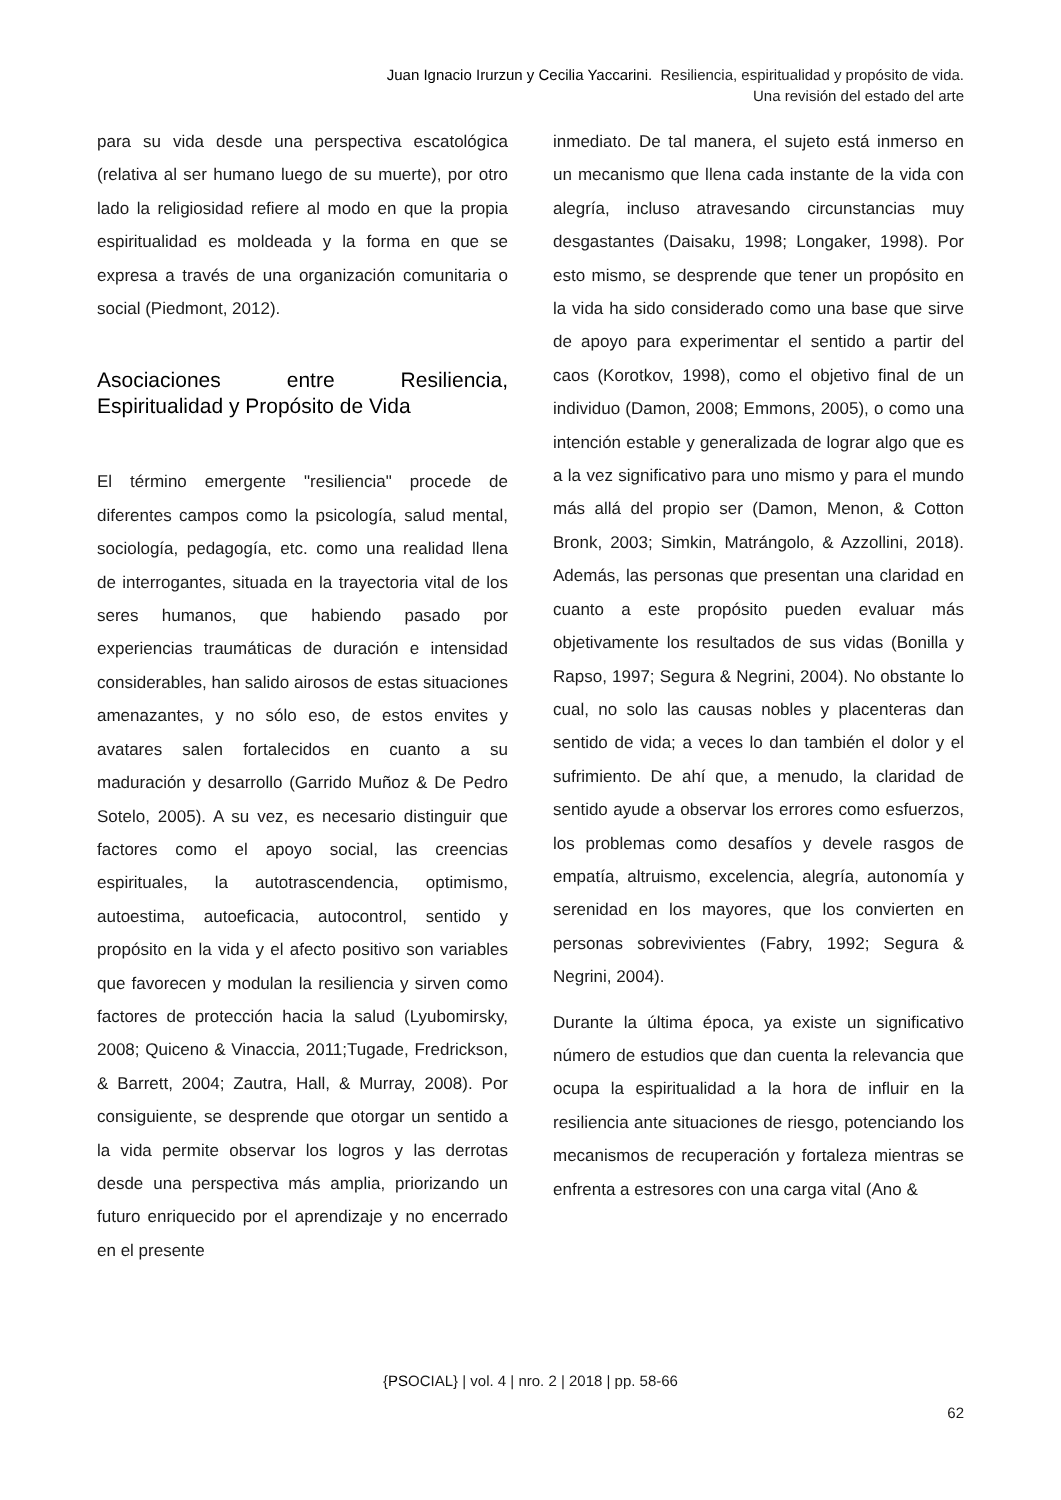Juan Ignacio Irurzun y Cecilia Yaccarini. Resiliencia, espiritualidad y propósito de vida.
Una revisión del estado del arte
para su vida desde una perspectiva escatológica (relativa al ser humano luego de su muerte), por otro lado la religiosidad refiere al modo en que la propia espiritualidad es moldeada y la forma en que se expresa a través de una organización comunitaria o social (Piedmont, 2012).
Asociaciones entre Resiliencia, Espiritualidad y Propósito de Vida
El término emergente "resiliencia" procede de diferentes campos como la psicología, salud mental, sociología, pedagogía, etc. como una realidad llena de interrogantes, situada en la trayectoria vital de los seres humanos, que habiendo pasado por experiencias traumáticas de duración e intensidad considerables, han salido airosos de estas situaciones amenazantes, y no sólo eso, de estos envites y avatares salen fortalecidos en cuanto a su maduración y desarrollo (Garrido Muñoz & De Pedro Sotelo, 2005). A su vez, es necesario distinguir que factores como el apoyo social, las creencias espirituales, la autotrascendencia, optimismo, autoestima, autoeficacia, autocontrol, sentido y propósito en la vida y el afecto positivo son variables que favorecen y modulan la resiliencia y sirven como factores de protección hacia la salud (Lyubomirsky, 2008; Quiceno & Vinaccia, 2011;Tugade, Fredrickson, & Barrett, 2004; Zautra, Hall, & Murray, 2008). Por consiguiente, se desprende que otorgar un sentido a la vida permite observar los logros y las derrotas desde una perspectiva más amplia, priorizando un futuro enriquecido por el aprendizaje y no encerrado en el presente
inmediato. De tal manera, el sujeto está inmerso en un mecanismo que llena cada instante de la vida con alegría, incluso atravesando circunstancias muy desgastantes (Daisaku, 1998; Longaker, 1998). Por esto mismo, se desprende que tener un propósito en la vida ha sido considerado como una base que sirve de apoyo para experimentar el sentido a partir del caos (Korotkov, 1998), como el objetivo final de un individuo (Damon, 2008; Emmons, 2005), o como una intención estable y generalizada de lograr algo que es a la vez significativo para uno mismo y para el mundo más allá del propio ser (Damon, Menon, & Cotton Bronk, 2003; Simkin, Matrángolo, & Azzollini, 2018). Además, las personas que presentan una claridad en cuanto a este propósito pueden evaluar más objetivamente los resultados de sus vidas (Bonilla y Rapso, 1997; Segura & Negrini, 2004). No obstante lo cual, no solo las causas nobles y placenteras dan sentido de vida; a veces lo dan también el dolor y el sufrimiento. De ahí que, a menudo, la claridad de sentido ayude a observar los errores como esfuerzos, los problemas como desafíos y devele rasgos de empatía, altruismo, excelencia, alegría, autonomía y serenidad en los mayores, que los convierten en personas sobrevivientes (Fabry, 1992; Segura & Negrini, 2004).
Durante la última época, ya existe un significativo número de estudios que dan cuenta la relevancia que ocupa la espiritualidad a la hora de influir en la resiliencia ante situaciones de riesgo, potenciando los mecanismos de recuperación y fortaleza mientras se enfrenta a estresores con una carga vital (Ano &
{PSOCIAL} | vol. 4 | nro. 2 | 2018 | pp. 58-66
62